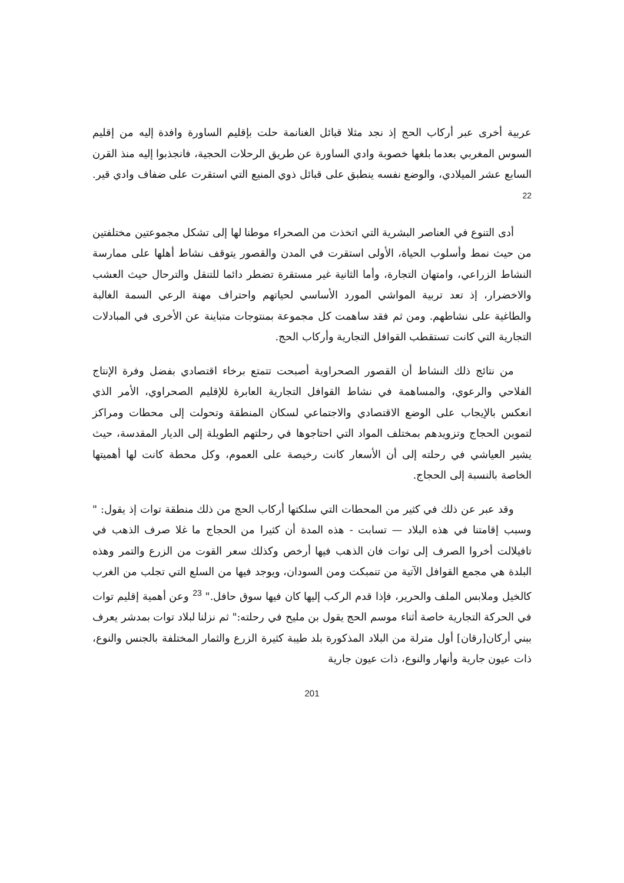عربية أخرى عبر أركاب الحج إذ نجد مثلا قبائل الغنانمة حلت بإقليم الساورة وافدة إليه من إقليم السوس المغربي بعدما بلغها خصوبة وادي الساورة عن طريق الرحلات الحجية، فانجذبوا إليه منذ القرن السابع عشر الميلادي، والوضع نفسه ينطبق على قبائل ذوي المنيع التي استقرت على ضفاف وادي قير. <sup>22</sup>
أدى التنوع في العناصر البشرية التي اتخذت من الصحراء موطنا لها إلى تشكل مجموعتين مختلفتين من حيث نمط وأسلوب الحياة، الأولى استقرت في المدن والقصور يتوقف نشاط أهلها على ممارسة النشاط الزراعي، وامتهان التجارة، وأما الثانية غير مستقرة تضطر دائما للتنقل والترحال حيث العشب والاخضرار، إذ تعد تربية المواشي المورد الأساسي لحياتهم واحتراف مهنة الرعي السمة الغالبة والطاغية على نشاطهم. ومن ثم فقد ساهمت كل مجموعة بمنتوجات متباينة عن الأخرى في المبادلات التجارية التي كانت تستقطب القوافل التجارية وأركاب الحج.
من نتائج ذلك النشاط أن القصور الصحراوية أصبحت تتمتع برخاء اقتصادي بفضل وفرة الإنتاج الفلاحي والرعوي، والمساهمة في نشاط القوافل التجارية العابرة للإقليم الصحراوي، الأمر الذي انعكس بالإيجاب على الوضع الاقتصادي والاجتماعي لسكان المنطقة وتحولت إلى محطات ومراكز لتموين الحجاج وتزويدهم بمختلف المواد التي احتاجوها في رحلتهم الطويلة إلى الديار المقدسة، حيث يشير العياشي في رحلته إلى أن الأسعار كانت رخيصة على العموم، وكل محطة كانت لها أهميتها الخاصة بالنسبة إلى الحجاج.
وقد عبر عن ذلك في كثير من المحطات التي سلكتها أركاب الحج من ذلك منطقة توات إذ يقول: " وسبب إقامتنا في هذه البلاد — تسابت - هذه المدة أن كثيرا من الحجاج ما غلا صرف الذهب في تافيلالت أخروا الصرف إلى توات فان الذهب فيها أرخص وكذلك سعر القوت من الزرع والتمر وهذه البلدة هي مجمع القوافل الآتية من تنمبكت ومن السودان، ويوجد فيها من السلع التي تجلب من الغرب كالخيل وملابس الملف والحرير، فإذا قدم الركب إليها كان فيها سوق حافل." <sup>23</sup> وعن أهمية إقليم توات في الحركة التجارية خاصة أثناء موسم الحج يقول بن مليح في رحلته:" ثم نزلنا لبلاد توات بمدشر يعرف ببني أركان[رقان] أول مترلة من البلاد المذكورة بلد طيبة كثيرة الزرع والثمار المختلفة بالجنس والنوع، ذات عيون جارية وأنهار والنوع، ذات عيون جارية
201